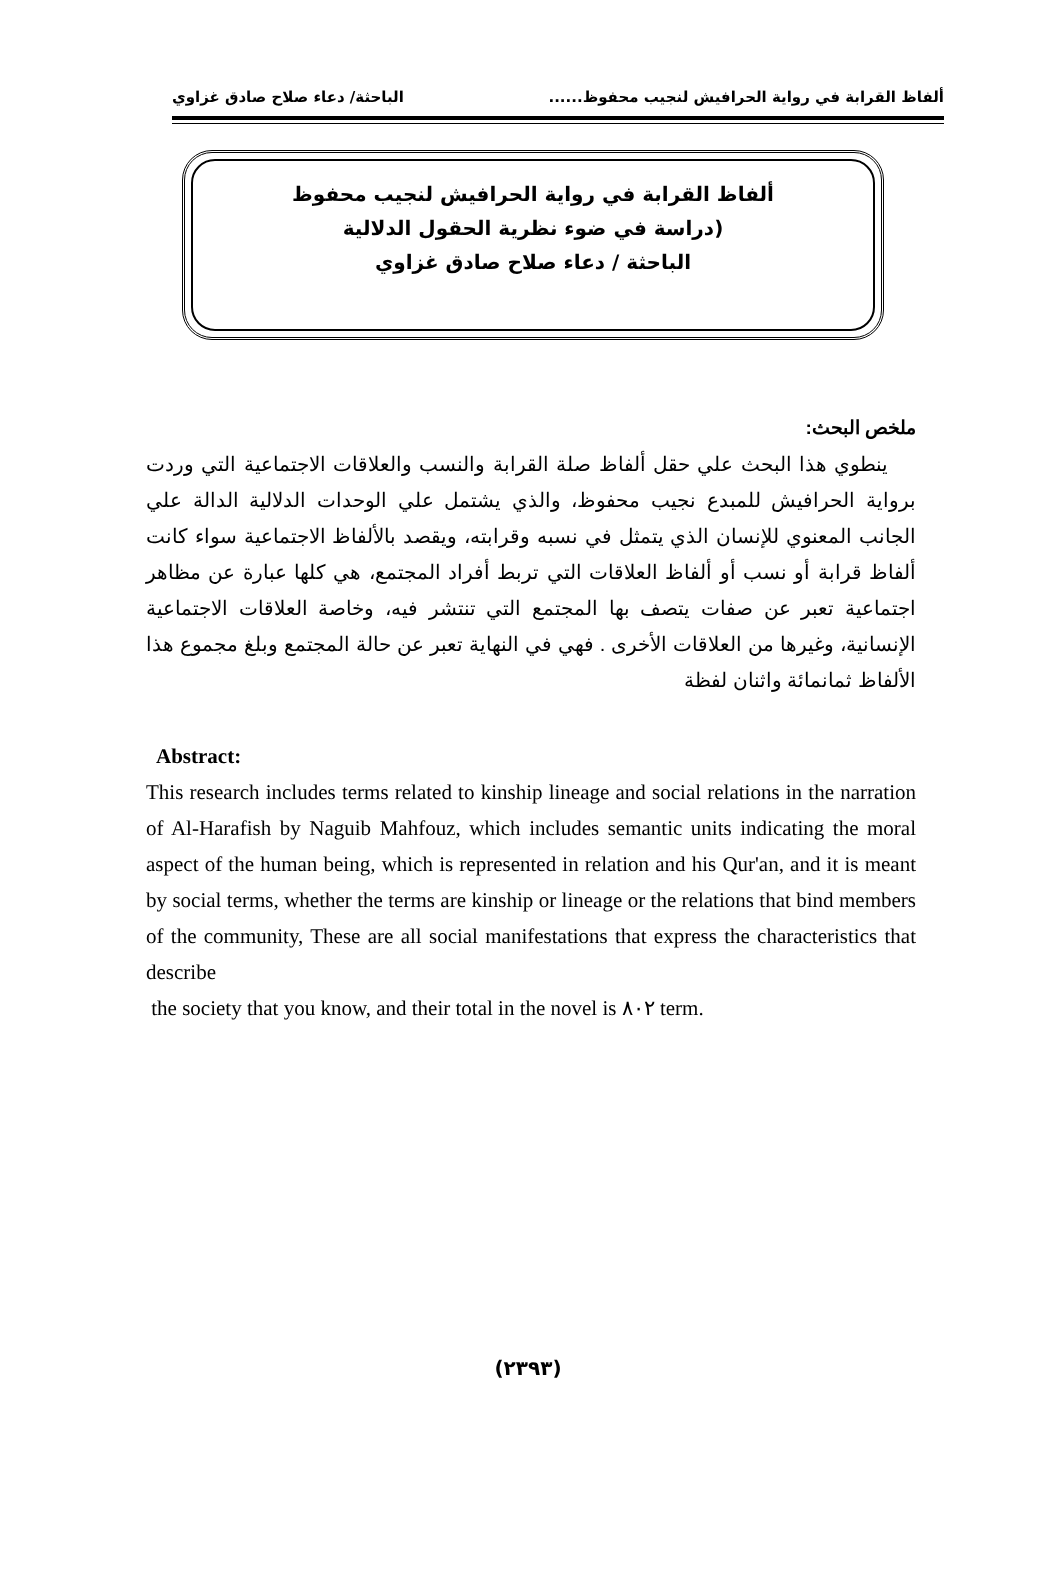ألفاظ القرابة في رواية الحرافيش لنجيب محفوظ...... الباحثة/ دعاء صلاح صادق غزاوي
ألفاظ القرابة في رواية الحرافيش لنجيب محفوظ
(دراسة في ضوء نظرية الحقول الدلالية
الباحثة / دعاء صلاح صادق غزاوي
ملخص البحث:
ينطوي هذا البحث علي حقل ألفاظ صلة القرابة والنسب والعلاقات الاجتماعية التي وردت برواية الحرافيش للمبدع نجيب محفوظ، والذي يشتمل علي الوحدات الدلالية الدالة علي الجانب المعنوي للإنسان الذي يتمثل في نسبه وقرابته، ويقصد بالألفاظ الاجتماعية سواء كانت ألفاظ قرابة أو نسب أو ألفاظ العلاقات التي تربط أفراد المجتمع، هي كلها عبارة عن مظاهر اجتماعية تعبر عن صفات يتصف بها المجتمع التي تنتشر فيه، وخاصة العلاقات الاجتماعية الإنسانية، وغيرها من العلاقات الأخرى . فهي في النهاية تعبر عن حالة المجتمع وبلغ مجموع هذا الألفاظ ثمانمائة واثنان لفظة
Abstract:
This research includes terms related to kinship lineage and social relations in the narration of Al-Harafish by Naguib Mahfouz, which includes semantic units indicating the moral aspect of the human being, which is represented in relation and his Qur'an, and it is meant by social terms, whether the terms are kinship or lineage or the relations that bind members of the community, These are all social manifestations that express the characteristics that describe
the society that you know, and their total in the novel is ٨٠٢ term.
(٢٣٩٣)